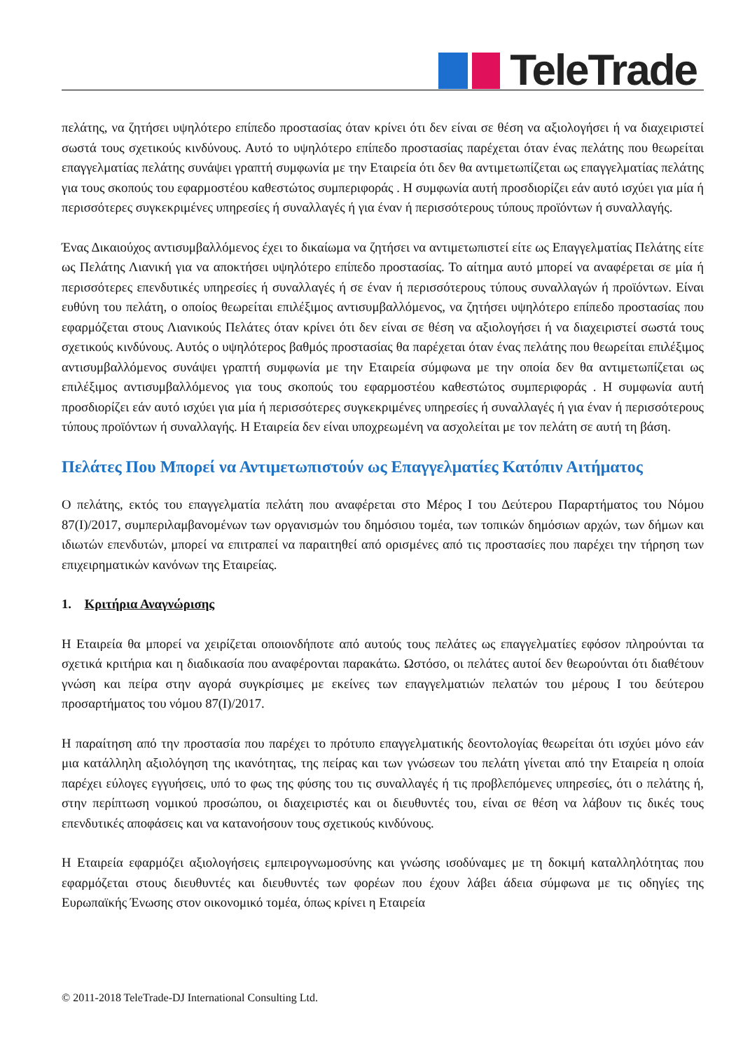TeleTrade
πελάτης, να ζητήσει υψηλότερο επίπεδο προστασίας όταν κρίνει ότι δεν είναι σε θέση να αξιολογήσει ή να διαχειριστεί σωστά τους σχετικούς κινδύνους. Αυτό το υψηλότερο επίπεδο προστασίας παρέχεται όταν ένας πελάτης που θεωρείται επαγγελματίας πελάτης συνάψει γραπτή συμφωνία με την Εταιρεία ότι δεν θα αντιμετωπίζεται ως επαγγελματίας πελάτης για τους σκοπούς του εφαρμοστέου καθεστώτος συμπεριφοράς . Η συμφωνία αυτή προσδιορίζει εάν αυτό ισχύει για μία ή περισσότερες συγκεκριμένες υπηρεσίες ή συναλλαγές ή για έναν ή περισσότερους τύπους προϊόντων ή συναλλαγής.
Ένας Δικαιούχος αντισυμβαλλόμενος έχει το δικαίωμα να ζητήσει να αντιμετωπιστεί είτε ως Επαγγελματίας Πελάτης είτε ως Πελάτης Λιανική για να αποκτήσει υψηλότερο επίπεδο προστασίας. Το αίτημα αυτό μπορεί να αναφέρεται σε μία ή περισσότερες επενδυτικές υπηρεσίες ή συναλλαγές ή σε έναν ή περισσότερους τύπους συναλλαγών ή προϊόντων. Είναι ευθύνη του πελάτη, ο οποίος θεωρείται επιλέξιμος αντισυμβαλλόμενος, να ζητήσει υψηλότερο επίπεδο προστασίας που εφαρμόζεται στους Λιανικούς Πελάτες όταν κρίνει ότι δεν είναι σε θέση να αξιολογήσει ή να διαχειριστεί σωστά τους σχετικούς κινδύνους. Αυτός ο υψηλότερος βαθμός προστασίας θα παρέχεται όταν ένας πελάτης που θεωρείται επιλέξιμος αντισυμβαλλόμενος συνάψει γραπτή συμφωνία με την Εταιρεία σύμφωνα με την οποία δεν θα αντιμετωπίζεται ως επιλέξιμος αντισυμβαλλόμενος για τους σκοπούς του εφαρμοστέου καθεστώτος συμπεριφοράς . Η συμφωνία αυτή προσδιορίζει εάν αυτό ισχύει για μία ή περισσότερες συγκεκριμένες υπηρεσίες ή συναλλαγές ή για έναν ή περισσότερους τύπους προϊόντων ή συναλλαγής. Η Εταιρεία δεν είναι υποχρεωμένη να ασχολείται με τον πελάτη σε αυτή τη βάση.
Πελάτες Που Μπορεί να Αντιμετωπιστούν ως Επαγγελματίες Κατόπιν Αιτήματος
Ο πελάτης, εκτός του επαγγελματία πελάτη που αναφέρεται στο Μέρος Ι του Δεύτερου Παραρτήματος του Νόμου 87(Ι)/2017, συμπεριλαμβανομένων των οργανισμών του δημόσιου τομέα, των τοπικών δημόσιων αρχών, των δήμων και ιδιωτών επενδυτών, μπορεί να επιτραπεί να παραιτηθεί από ορισμένες από τις προστασίες που παρέχει την τήρηση των επιχειρηματικών κανόνων της Εταιρείας.
1. Κριτήρια Αναγνώρισης
Η Εταιρεία θα μπορεί να χειρίζεται οποιονδήποτε από αυτούς τους πελάτες ως επαγγελματίες εφόσον πληρούνται τα σχετικά κριτήρια και η διαδικασία που αναφέρονται παρακάτω. Ωστόσο, οι πελάτες αυτοί δεν θεωρούνται ότι διαθέτουν γνώση και πείρα στην αγορά συγκρίσιμες με εκείνες των επαγγελματιών πελατών του μέρους Ι του δεύτερου προσαρτήματος του νόμου 87(Ι)/2017.
Η παραίτηση από την προστασία που παρέχει το πρότυπο επαγγελματικής δεοντολογίας θεωρείται ότι ισχύει μόνο εάν μια κατάλληλη αξιολόγηση της ικανότητας, της πείρας και των γνώσεων του πελάτη γίνεται από την Εταιρεία η οποία παρέχει εύλογες εγγυήσεις, υπό το φως της φύσης του τις συναλλαγές ή τις προβλεπόμενες υπηρεσίες, ότι ο πελάτης ή, στην περίπτωση νομικού προσώπου, οι διαχειριστές και οι διευθυντές του, είναι σε θέση να λάβουν τις δικές τους επενδυτικές αποφάσεις και να κατανοήσουν τους σχετικούς κινδύνους.
Η Εταιρεία εφαρμόζει αξιολογήσεις εμπειρογνωμοσύνης και γνώσης ισοδύναμες με τη δοκιμή καταλληλότητας που εφαρμόζεται στους διευθυντές και διευθυντές των φορέων που έχουν λάβει άδεια σύμφωνα με τις οδηγίες της Ευρωπαϊκής Ένωσης στον οικονομικό τομέα, όπως κρίνει η Εταιρεία
© 2011-2018 TeleTrade-DJ International Consulting Ltd.